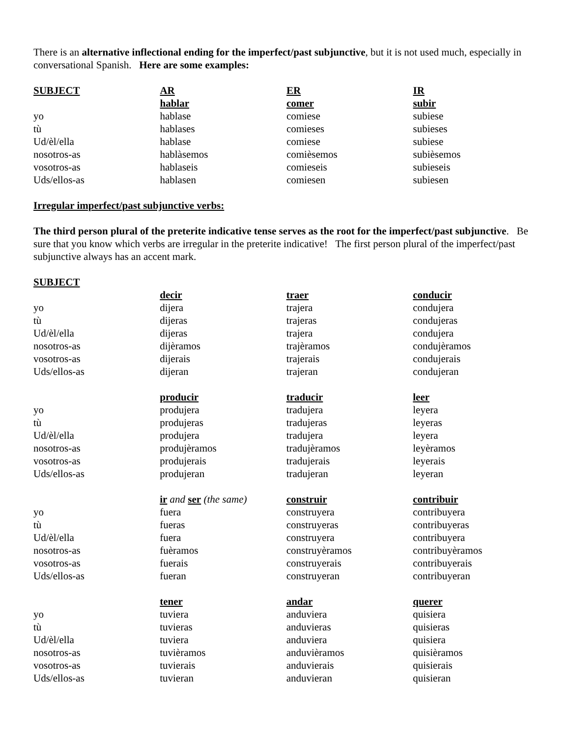There is an alternative inflectional ending for the imperfect/past subjunctive, but it is not used much, especially in conversational Spanish. Here are some examples:
| SUBJECT | AR | ER | IR |
| --- | --- | --- | --- |
| | hablar | comer | subir |
| yo | hablase | comiese | subiese |
| tù | hablases | comieses | subieses |
| Ud/èl/ella | hablase | comiese | subiese |
| nosotros-as | hablàsemos | comièsemos | subièsemos |
| vosotros-as | hablaseis | comieseis | subieseis |
| Uds/ellos-as | hablasen | comiesen | subiesen |
Irregular imperfect/past subjunctive verbs:
The third person plural of the preterite indicative tense serves as the root for the imperfect/past subjunctive. Be sure that you know which verbs are irregular in the preterite indicative! The first person plural of the imperfect/past subjunctive always has an accent mark.
| SUBJECT | | | |
| | decir | traer | conducir |
| yo | dijera | trajera | condujera |
| tù | dijeras | trajeras | condujeras |
| Ud/èl/ella | dijeras | trajera | condujera |
| nosotros-as | dijèramos | trajèramos | condujèramos |
| vosotros-as | dijerais | trajerais | condujerais |
| Uds/ellos-as | dijeran | trajeran | condujeran |
| | producir | traducir | leer |
| yo | produjera | tradujera | leyera |
| tù | produjeras | tradujeras | leyeras |
| Ud/èl/ella | produjera | tradujera | leyera |
| nosotros-as | produjèramos | tradujèramos | leyèramos |
| vosotros-as | produjerais | tradujerais | leyerais |
| Uds/ellos-as | produjeran | tradujeran | leyeran |
| | ir and ser (the same) | construir | contribuir |
| yo | fuera | construyera | contribuyera |
| tù | fueras | construyeras | contribuyeras |
| Ud/èl/ella | fuera | construyera | contribuyera |
| nosotros-as | fuèramos | construyèramos | contribuyèramos |
| vosotros-as | fuerais | construyerais | contribuyerais |
| Uds/ellos-as | fueran | construyeran | contribuyeran |
| | tener | andar | querer |
| yo | tuviera | anduviera | quisiera |
| tù | tuvieras | anduvieras | quisieras |
| Ud/èl/ella | tuviera | anduviera | quisiera |
| nosotros-as | tuvièramos | anduvièramos | quisièramos |
| vosotros-as | tuvierais | anduvierais | quisierais |
| Uds/ellos-as | tuvieran | anduvieran | quisieran |